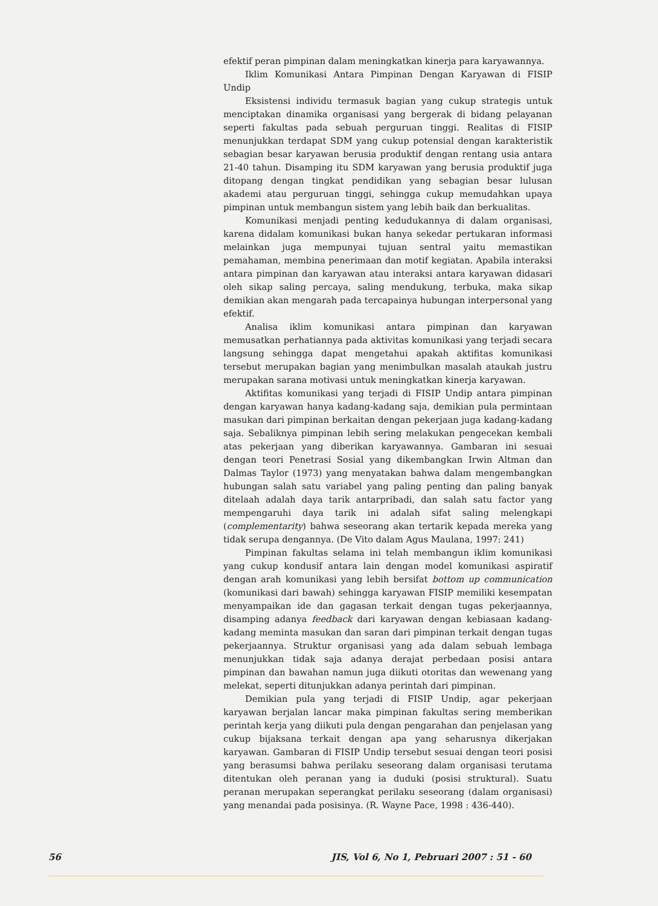efektif peran pimpinan dalam meningkatkan kinerja para karyawannya.
Iklim Komunikasi Antara Pimpinan Dengan Karyawan di FISIP Undip
Eksistensi individu termasuk bagian yang cukup strategis untuk menciptakan dinamika organisasi yang bergerak di bidang pelayanan seperti fakultas pada sebuah perguruan tinggi. Realitas di FISIP menunjukkan terdapat SDM yang cukup potensial dengan karakteristik sebagian besar karyawan berusia produktif dengan rentang usia antara 21-40 tahun. Disamping itu SDM karyawan yang berusia produktif juga ditopang dengan tingkat pendidikan yang sebagian besar lulusan akademi atau perguruan tinggi, sehingga cukup memudahkan upaya pimpinan untuk membangun sistem yang lebih baik dan berkualitas.
Komunikasi menjadi penting kedudukannya di dalam organisasi, karena didalam komunikasi bukan hanya sekedar pertukaran informasi melainkan juga mempunyai tujuan sentral yaitu memastikan pemahaman, membina penerimaan dan motif kegiatan. Apabila interaksi antara pimpinan dan karyawan atau interaksi antara karyawan didasari oleh sikap saling percaya, saling mendukung, terbuka, maka sikap demikian akan mengarah pada tercapainya hubungan interpersonal yang efektif.
Analisa iklim komunikasi antara pimpinan dan karyawan memusatkan perhatiannya pada aktivitas komunikasi yang terjadi secara langsung sehingga dapat mengetahui apakah aktifitas komunikasi tersebut merupakan bagian yang menimbulkan masalah ataukah justru merupakan sarana motivasi untuk meningkatkan kinerja karyawan.
Aktifitas komunikasi yang terjadi di FISIP Undip antara pimpinan dengan karyawan hanya kadang-kadang saja, demikian pula permintaan masukan dari pimpinan berkaitan dengan pekerjaan juga kadang-kadang saja. Sebaliknya pimpinan lebih sering melakukan pengecekan kembali atas pekerjaan yang diberikan karyawannya. Gambaran ini sesuai dengan teori Penetrasi Sosial yang dikembangkan Irwin Altman dan Dalmas Taylor (1973) yang menyatakan bahwa dalam mengembangkan hubungan salah satu variabel yang paling penting dan paling banyak ditelaah adalah daya tarik antarpribadi, dan salah satu factor yang mempengaruhi daya tarik ini adalah sifat saling melengkapi (complementarity) bahwa seseorang akan tertarik kepada mereka yang tidak serupa dengannya. (De Vito dalam Agus Maulana, 1997: 241)
Pimpinan fakultas selama ini telah membangun iklim komunikasi yang cukup kondusif antara lain dengan model komunikasi aspiratif dengan arah komunikasi yang lebih bersifat bottom up communication (komunikasi dari bawah) sehingga karyawan FISIP memiliki kesempatan menyampaikan ide dan gagasan terkait dengan tugas pekerjaannya, disamping adanya feedback dari karyawan dengan kebiasaan kadang-kadang meminta masukan dan saran dari pimpinan terkait dengan tugas pekerjaannya. Struktur organisasi yang ada dalam sebuah lembaga menunjukkan tidak saja adanya derajat perbedaan posisi antara pimpinan dan bawahan namun juga diikuti otoritas dan wewenang yang melekat, seperti ditunjukkan adanya perintah dari pimpinan.
Demikian pula yang terjadi di FISIP Undip, agar pekerjaan karyawan berjalan lancar maka pimpinan fakultas sering memberikan perintah kerja yang diikuti pula dengan pengarahan dan penjelasan yang cukup bijaksana terkait dengan apa yang seharusnya dikerjakan karyawan. Gambaran di FISIP Undip tersebut sesuai dengan teori posisi yang berasumsi bahwa perilaku seseorang dalam organisasi terutama ditentukan oleh peranan yang ia duduki (posisi struktural). Suatu peranan merupakan seperangkat perilaku seseorang (dalam organisasi) yang menandai pada posisinya. (R. Wayne Pace, 1998 : 436-440).
56 JIS, Vol 6, No 1, Pebruari 2007 : 51 - 60